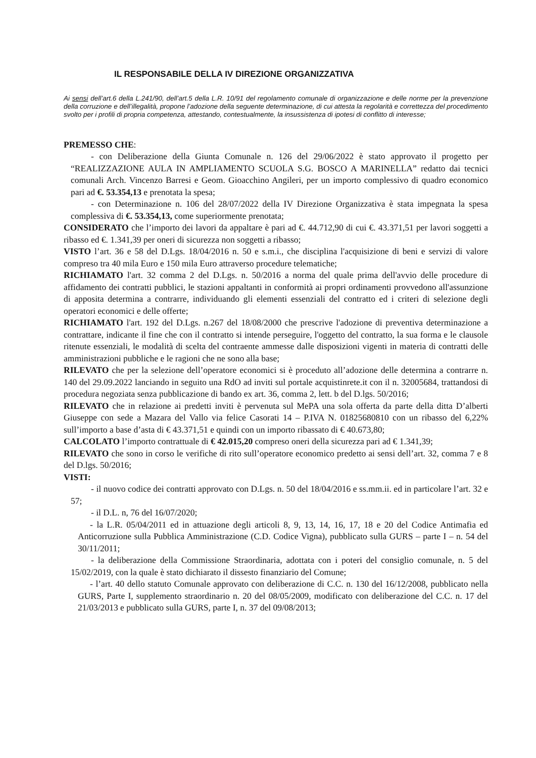IL RESPONSABILE DELLA IV DIREZIONE ORGANIZZATIVA
Ai sensi dell’art.6 della L.241/90, dell’art.5 della L.R. 10/91 del regolamento comunale di organizzazione e delle norme per la prevenzione della corruzione e dell’illegalità, propone l’adozione della seguente determinazione, di cui attesta la regolarità e correttezza del procedimento svolto per i profili di propria competenza, attestando, contestualmente, la insussistenza di ipotesi di conflitto di interesse;
PREMESSO CHE:
- con Deliberazione della Giunta Comunale n. 126 del 29/06/2022 è stato approvato il progetto per “REALIZZAZIONE AULA IN AMPLIAMENTO SCUOLA S.G. BOSCO A MARINELLA” redatto dai tecnici comunali Arch. Vincenzo Barresi e Geom. Gioacchino Angileri, per un importo complessivo di quadro economico pari ad €. 53.354,13 e prenotata la spesa;
- con Determinazione n. 106 del 28/07/2022 della IV Direzione Organizzativa è stata impegnata la spesa complessiva di €. 53.354,13, come superiormente prenotata;
CONSIDERATO che l’importo dei lavori da appaltare è pari ad €. 44.712,90 di cui €. 43.371,51 per lavori soggetti a ribasso ed €. 1.341,39 per oneri di sicurezza non soggetti a ribasso;
VISTO l’art. 36 e 58 del D.Lgs. 18/04/2016 n. 50 e s.m.i., che disciplina l'acquisizione di beni e servizi di valore compreso tra 40 mila Euro e 150 mila Euro attraverso procedure telematiche;
RICHIAMATO l'art. 32 comma 2 del D.Lgs. n. 50/2016 a norma del quale prima dell'avvio delle procedure di affidamento dei contratti pubblici, le stazioni appaltanti in conformità ai propri ordinamenti provvedono all'assunzione di apposita determina a contrarre, individuando gli elementi essenziali del contratto ed i criteri di selezione degli operatori economici e delle offerte;
RICHIAMATO l'art. 192 del D.Lgs. n.267 del 18/08/2000 che prescrive l'adozione di preventiva determinazione a contrattare, indicante il fine che con il contratto si intende perseguire, l'oggetto del contratto, la sua forma e le clausole ritenute essenziali, le modalità di scelta del contraente ammesse dalle disposizioni vigenti in materia di contratti delle amministrazioni pubbliche e le ragioni che ne sono alla base;
RILEVATO che per la selezione dell’operatore economici si è proceduto all’adozione delle determina a contrarre n. 140 del 29.09.2022 lanciando in seguito una RdO ad inviti sul portale acquistinrete.it con il n. 32005684, trattandosi di procedura negoziata senza pubblicazione di bando ex art. 36, comma 2, lett. b del D.lgs. 50/2016;
RILEVATO che in relazione ai predetti inviti è pervenuta sul MePA una sola offerta da parte della ditta D’alberti Giuseppe con sede a Mazara del Vallo via felice Casorati 14 – P.IVA N. 01825680810 con un ribasso del 6,22% sull’importo a base d’asta di € 43.371,51 e quindi con un importo ribassato di € 40.673,80;
CALCOLATO l’importo contrattuale di € 42.015,20 compreso oneri della sicurezza pari ad € 1.341,39;
RILEVATO che sono in corso le verifiche di rito sull’operatore economico predetto ai sensi dell’art. 32, comma 7 e 8 del D.lgs. 50/2016;
VISTI:
- il nuovo codice dei contratti approvato con D.Lgs. n. 50 del 18/04/2016 e ss.mm.ii. ed in particolare l’art. 32 e 57;
- il D.L. n, 76 del 16/07/2020;
- la L.R. 05/04/2011 ed in attuazione degli articoli 8, 9, 13, 14, 16, 17, 18 e 20 del Codice Antimafia ed Anticorruzione sulla Pubblica Amministrazione (C.D. Codice Vigna), pubblicato sulla GURS – parte I – n. 54 del 30/11/2011;
- la deliberazione della Commissione Straordinaria, adottata con i poteri del consiglio comunale, n. 5 del 15/02/2019, con la quale è stato dichiarato il dissesto finanziario del Comune;
- l’art. 40 dello statuto Comunale approvato con deliberazione di C.C. n. 130 del 16/12/2008, pubblicato nella GURS, Parte I, supplemento straordinario n. 20 del 08/05/2009, modificato con deliberazione del C.C. n. 17 del 21/03/2013 e pubblicato sulla GURS, parte I, n. 37 del 09/08/2013;